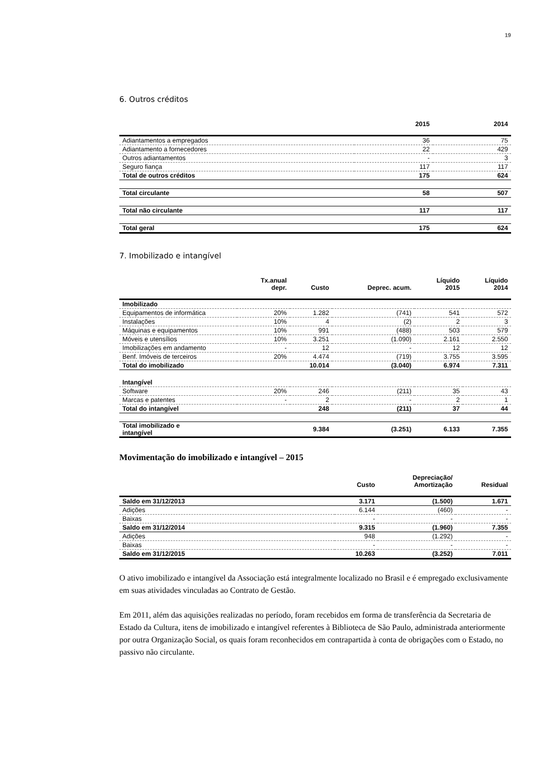19
6. Outros créditos
| | 2015 | 2014 |
| --- | --- | --- |
| Adiantamentos a empregados | 36 | 75 |
| Adiantamento a fornecedores | 22 | 429 |
| Outros adiantamentos | - | 3 |
| Seguro fiança | 117 | 117 |
| Total de outros créditos | 175 | 624 |
| Total circulante | 58 | 507 |
| Total não circulante | 117 | 117 |
| Total geral | 175 | 624 |
7. Imobilizado e intangível
| | Tx.anual depr. | Custo | Deprec. acum. | Líquido 2015 | Líquido 2014 |
| --- | --- | --- | --- | --- | --- |
| Imobilizado | | | | | |
| Equipamentos de informática | 20% | 1.282 | (741) | 541 | 572 |
| Instalações | 10% | 4 | (2) | 2 | 3 |
| Máquinas e equipamentos | 10% | 991 | (488) | 503 | 579 |
| Móveis e utensílios | 10% | 3.251 | (1.090) | 2.161 | 2.550 |
| Imobilizações em andamento | - | 12 | - | 12 | 12 |
| Benf. Imóveis de terceiros | 20% | 4.474 | (719) | 3.755 | 3.595 |
| Total do imobilizado | | 10.014 | (3.040) | 6.974 | 7.311 |
| Intangível | | | | | |
| Software | 20% | 246 | (211) | 35 | 43 |
| Marcas e patentes | - | 2 | - | 2 | 1 |
| Total do intangível | | 248 | (211) | 37 | 44 |
| Total imobilizado e intangível | | 9.384 | (3.251) | 6.133 | 7.355 |
Movimentação do imobilizado e intangível – 2015
| | Custo | Depreciação/ Amortização | Residual |
| --- | --- | --- | --- |
| Saldo em 31/12/2013 | 3.171 | (1.500) | 1.671 |
| Adições | 6.144 | (460) | - |
| Baixas | - | - | - |
| Saldo em 31/12/2014 | 9.315 | (1.960) | 7.355 |
| Adições | 948 | (1.292) | - |
| Baixas | - | - | - |
| Saldo em 31/12/2015 | 10.263 | (3.252) | 7.011 |
O ativo imobilizado e intangível da Associação está integralmente localizado no Brasil e é empregado exclusivamente em suas atividades vinculadas ao Contrato de Gestão.
Em 2011, além das aquisições realizadas no período, foram recebidos em forma de transferência da Secretaria de Estado da Cultura, itens de imobilizado e intangível referentes à Biblioteca de São Paulo, administrada anteriormente por outra Organização Social, os quais foram reconhecidos em contrapartida à conta de obrigações com o Estado, no passivo não circulante.